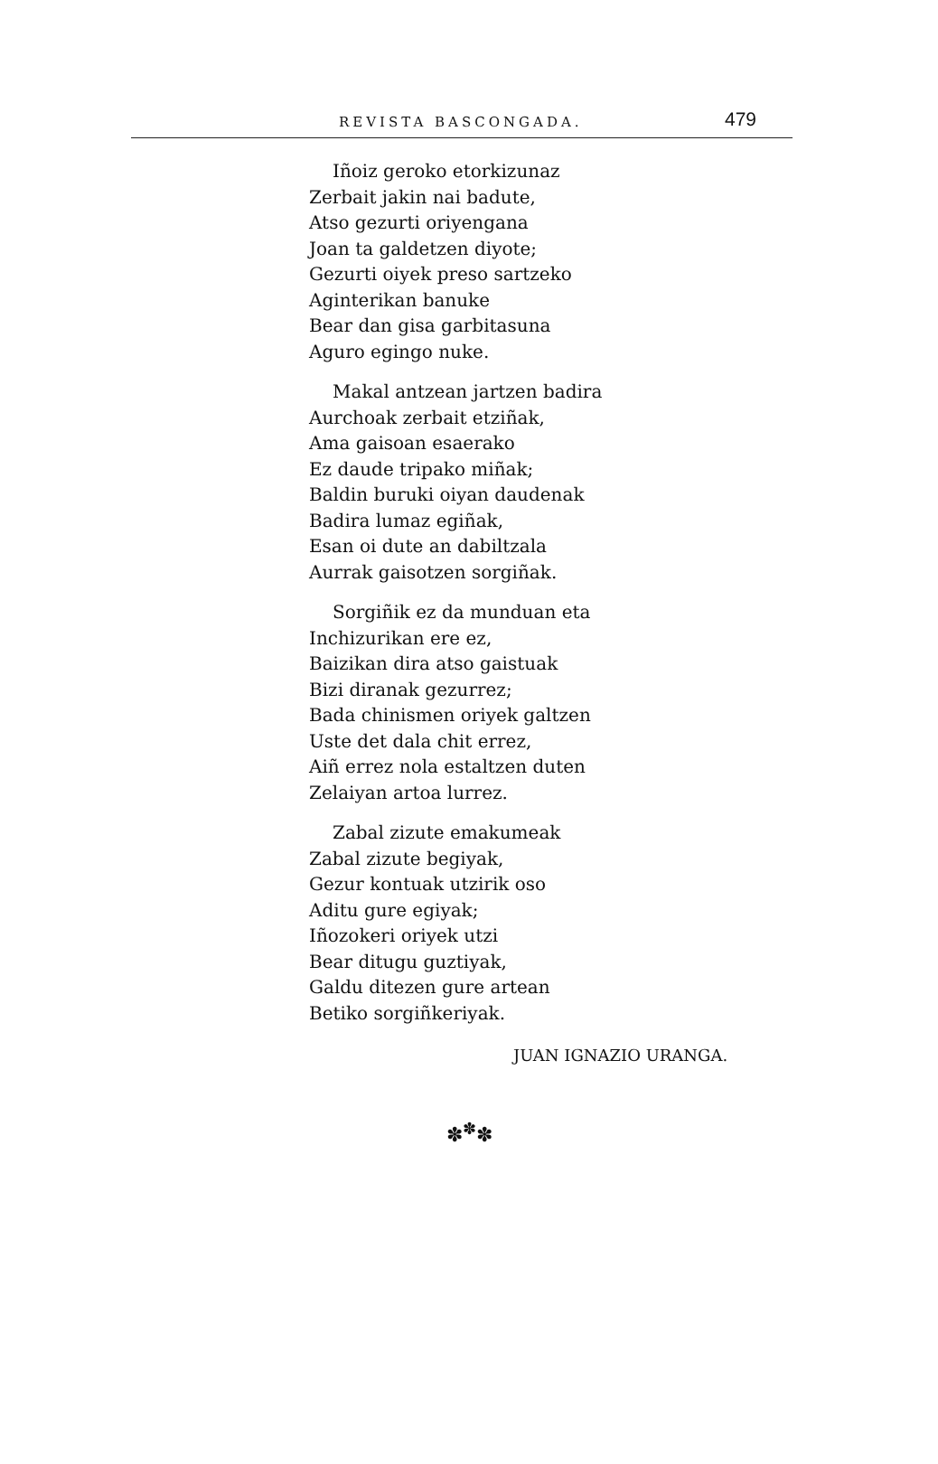REVISTA BASCONGADA. 479
Iñoiz geroko etorkizunaz
Zerbait jakin nai badute,
Atso gezurti oriyengana
Joan ta galdetzen diyote;
Gezurti oiyek preso sartzeko
Aginterikan banuke
Bear dan gisa garbitasuna
Aguro egingo nuke.
Makal antzean jartzen badira
Aurchoak zerbait etziñak,
Ama gaisoan esaerako
Ez daude tripako miñak;
Baldin buruki oiyan daudenak
Badira lumaz egiñak,
Esan oi dute an dabiltzala
Aurrak gaisotzen sorgiñak.
Sorgiñik ez da munduan eta
Inchizurikan ere ez,
Baizikan dira atso gaistuak
Bizi diranak gezurrez;
Bada chinismen oriyek galtzen
Uste det dala chit errez,
Aiñ errez nola estaltzen duten
Zelaiyan artoa lurrez.
Zabal zizute emakumeak
Zabal zizute begiyak,
Gezur kontuak utzirik oso
Aditu gure egiyak;
Iñozokeri oriyek utzi
Bear ditugu guztiyak,
Galdu ditezen gure artean
Betiko sorgiñkeriyak.
JUAN IGNAZIO URANGA.
✽<sup>✽</sup>✽